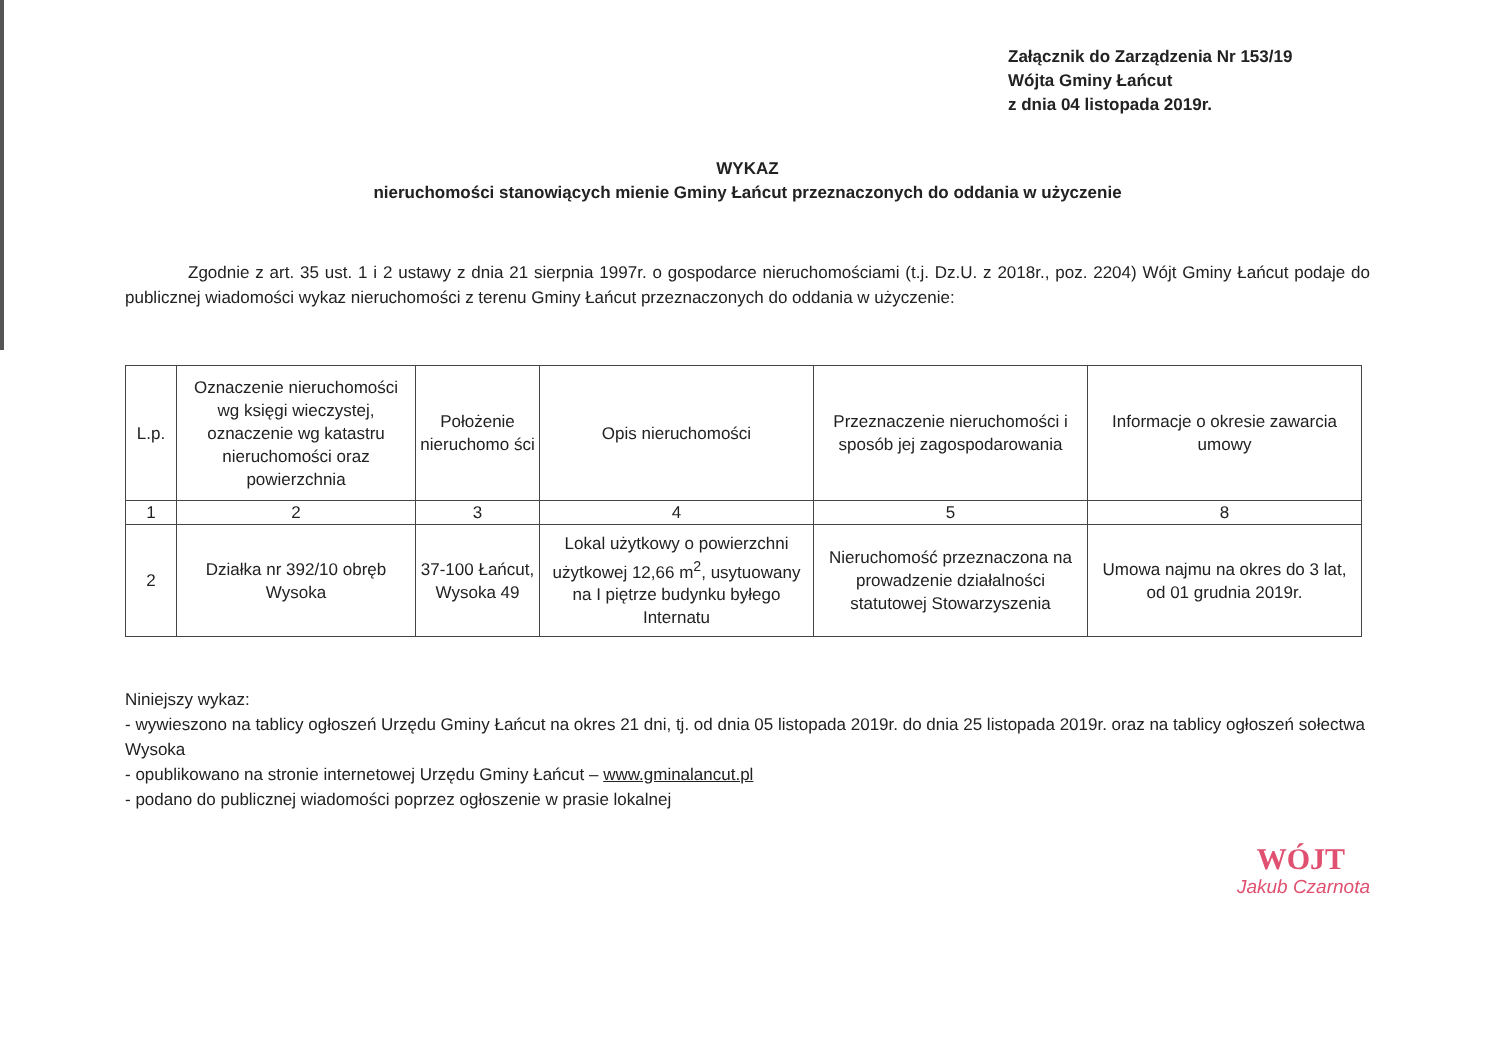Załącznik do Zarządzenia Nr 153/19
Wójta Gminy Łańcut
z dnia 04 listopada 2019r.
WYKAZ
nieruchomości stanowiących mienie Gminy Łańcut przeznaczonych do oddania w użyczenie
Zgodnie z art. 35 ust. 1 i 2 ustawy z dnia 21 sierpnia 1997r. o gospodarce nieruchomościami (t.j. Dz.U. z 2018r., poz. 2204) Wójt Gminy Łańcut podaje do publicznej wiadomości wykaz nieruchomości z terenu Gminy Łańcut przeznaczonych do oddania w użyczenie:
| L.p. | Oznaczenie nieruchomości wg księgi wieczystej, oznaczenie wg katastru nieruchomości oraz powierzchnia | Położenie nieruchomo ści | Opis nieruchomości | Przeznaczenie nieruchomości i sposób jej zagospodarowania | Informacje o okresie zawarcia umowy |
| --- | --- | --- | --- | --- | --- |
| 1 | 2 | 3 | 4 | 5 | 8 |
| 2 | Działka nr 392/10 obręb Wysoka | 37-100 Łańcut, Wysoka 49 | Lokal użytkowy o powierzchni użytkowej 12,66 m<sup>2</sup>, usytuowany na I piętrze budynku byłego Internatu | Nieruchomość przeznaczona na prowadzenie działalności statutowej Stowarzyszenia | Umowa najmu na okres do 3 lat, od 01 grudnia 2019r. |
Niniejszy wykaz:
- wywieszono na tablicy ogłoszeń Urzędu Gminy Łańcut na okres 21 dni, tj. od dnia 05 listopada 2019r. do dnia 25 listopada 2019r. oraz na tablicy ogłoszeń sołectwa Wysoka
- opublikowano na stronie internetowej Urzędu Gminy Łańcut – www.gminalancut.pl
- podano do publicznej wiadomości poprzez ogłoszenie w prasie lokalnej
WÓJT
Jakub Czarnota